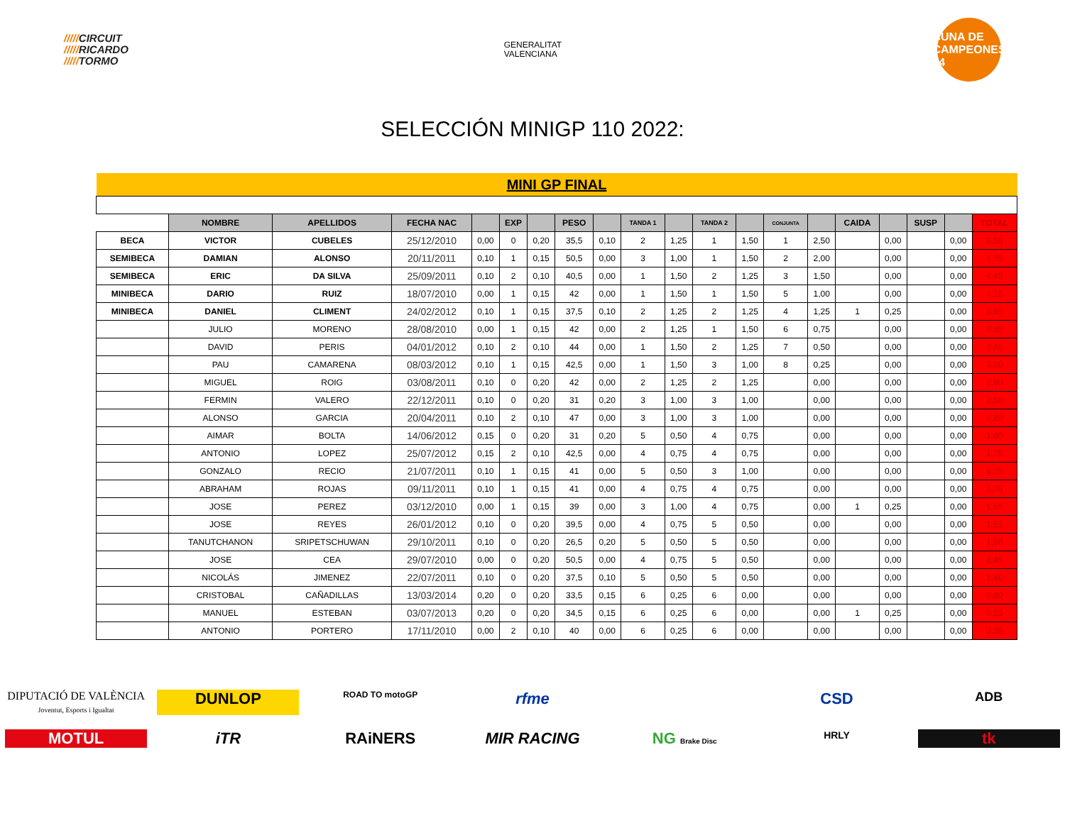/////CIRCUIT
/////RICARDO
/////TORMO
GENERALITAT
VALENCIANA
CUNA DE CAMPEONES 44
SELECCIÓN MINIGP 110 2022:
| MINI GP FINAL | | | | | | | | | | | | | | | | | | | |
| | NOMBRE | APELLIDOS | FECHA NAC | | EXP | | PESO | | TANDA 1 | | TANDA 2 | | CONJUNTA | | CAIDA | | SUSP | | TOTAL |
| BECA | VICTOR | CUBELES | 25/12/2010 | 0,00 | 0 | 0,20 | 35,5 | 0,10 | 2 | 1,25 | 1 | 1,50 | 1 | 2,50 | | 0,00 | | 0,00 | 5,55 |
| SEMIBECA | DAMIAN | ALONSO | 20/11/2011 | 0,10 | 1 | 0,15 | 50,5 | 0,00 | 3 | 1,00 | 1 | 1,50 | 2 | 2,00 | | 0,00 | | 0,00 | 4,75 |
| SEMIBECA | ERIC | DA SILVA | 25/09/2011 | 0,10 | 2 | 0,10 | 40,5 | 0,00 | 1 | 1,50 | 2 | 1,25 | 3 | 1,50 | | 0,00 | | 0,00 | 4,45 |
| MINIBECA | DARIO | RUIZ | 18/07/2010 | 0,00 | 1 | 0,15 | 42 | 0,00 | 1 | 1,50 | 1 | 1,50 | 5 | 1,00 | | 0,00 | | 0,00 | 4,15 |
| MINIBECA | DANIEL | CLIMENT | 24/02/2012 | 0,10 | 1 | 0,15 | 37,5 | 0,10 | 2 | 1,25 | 2 | 1,25 | 4 | 1,25 | 1 | 0,25 | | 0,00 | 3,85 |
| | JULIO | MORENO | 28/08/2010 | 0,00 | 1 | 0,15 | 42 | 0,00 | 2 | 1,25 | 1 | 1,50 | 6 | 0,75 | | 0,00 | | 0,00 | 3,65 |
| | DAVID | PERIS | 04/01/2012 | 0,10 | 2 | 0,10 | 44 | 0,00 | 1 | 1,50 | 2 | 1,25 | 7 | 0,50 | | 0,00 | | 0,00 | 3,45 |
| | PAU | CAMARENA | 08/03/2012 | 0,10 | 1 | 0,15 | 42,5 | 0,00 | 1 | 1,50 | 3 | 1,00 | 8 | 0,25 | | 0,00 | | 0,00 | 3,00 |
| | MIGUEL | ROIG | 03/08/2011 | 0,10 | 0 | 0,20 | 42 | 0,00 | 2 | 1,25 | 2 | 1,25 | | 0,00 | | 0,00 | | 0,00 | 2,80 |
| | FERMIN | VALERO | 22/12/2011 | 0,10 | 0 | 0,20 | 31 | 0,20 | 3 | 1,00 | 3 | 1,00 | | 0,00 | | 0,00 | | 0,00 | 2,50 |
| | ALONSO | GARCIA | 20/04/2011 | 0,10 | 2 | 0,10 | 47 | 0,00 | 3 | 1,00 | 3 | 1,00 | | 0,00 | | 0,00 | | 0,00 | 2,20 |
| | AIMAR | BOLTA | 14/06/2012 | 0,15 | 0 | 0,20 | 31 | 0,20 | 5 | 0,50 | 4 | 0,75 | | 0,00 | | 0,00 | | 0,00 | 1,80 |
| | ANTONIO | LOPEZ | 25/07/2012 | 0,15 | 2 | 0,10 | 42,5 | 0,00 | 4 | 0,75 | 4 | 0,75 | | 0,00 | | 0,00 | | 0,00 | 1,75 |
| | GONZALO | RECIO | 21/07/2011 | 0,10 | 1 | 0,15 | 41 | 0,00 | 5 | 0,50 | 3 | 1,00 | | 0,00 | | 0,00 | | 0,00 | 1,75 |
| | ABRAHAM | ROJAS | 09/11/2011 | 0,10 | 1 | 0,15 | 41 | 0,00 | 4 | 0,75 | 4 | 0,75 | | 0,00 | | 0,00 | | 0,00 | 1,75 |
| | JOSE | PEREZ | 03/12/2010 | 0,00 | 1 | 0,15 | 39 | 0,00 | 3 | 1,00 | 4 | 0,75 | | 0,00 | 1 | 0,25 | | 0,00 | 1,65 |
| | JOSE | REYES | 26/01/2012 | 0,10 | 0 | 0,20 | 39,5 | 0,00 | 4 | 0,75 | 5 | 0,50 | | 0,00 | | 0,00 | | 0,00 | 1,55 |
| | TANUTCHANON | SRIPETSCHUWAN | 29/10/2011 | 0,10 | 0 | 0,20 | 26,5 | 0,20 | 5 | 0,50 | 5 | 0,50 | | 0,00 | | 0,00 | | 0,00 | 1,50 |
| | JOSE | CEA | 29/07/2010 | 0,00 | 0 | 0,20 | 50,5 | 0,00 | 4 | 0,75 | 5 | 0,50 | | 0,00 | | 0,00 | | 0,00 | 1,45 |
| | NICOLÁS | JIMENEZ | 22/07/2011 | 0,10 | 0 | 0,20 | 37,5 | 0,10 | 5 | 0,50 | 5 | 0,50 | | 0,00 | | 0,00 | | 0,00 | 1,40 |
| | CRISTOBAL | CAÑADILLAS | 13/03/2014 | 0,20 | 0 | 0,20 | 33,5 | 0,15 | 6 | 0,25 | 6 | 0,00 | | 0,00 | | 0,00 | | 0,00 | 0,80 |
| | MANUEL | ESTEBAN | 03/07/2013 | 0,20 | 0 | 0,20 | 34,5 | 0,15 | 6 | 0,25 | 6 | 0,00 | | 0,00 | 1 | 0,25 | | 0,00 | 0,55 |
| | ANTONIO | PORTERO | 17/11/2010 | 0,00 | 2 | 0,10 | 40 | 0,00 | 6 | 0,25 | 6 | 0,00 | | 0,00 | | 0,00 | | 0,00 | 0,35 |
DIPUTACIÓ DE VALÈNCIA
Joventut, Esports i Igualtat
DUNLOP
ROAD TO motoGP
rfme
CSD
ADB
MOTUL
iTR
RAiNERS
MIR RACING
NG Brake Disc
HRLY
tk